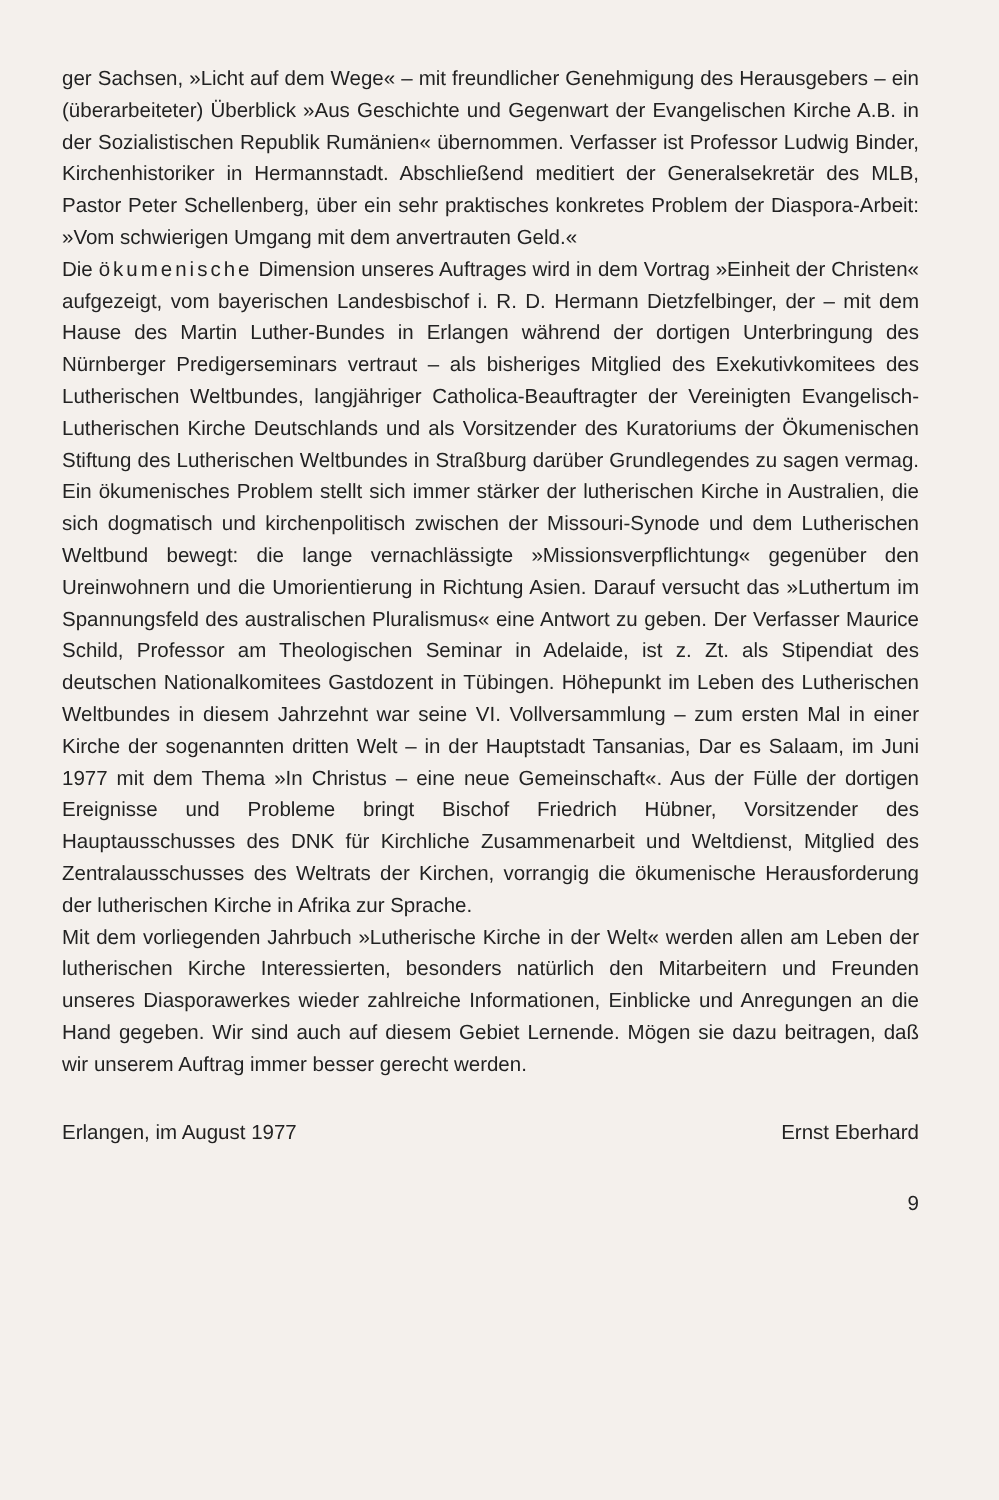ger Sachsen, »Licht auf dem Wege« – mit freundlicher Genehmigung des Herausgebers – ein (überarbeiteter) Überblick »Aus Geschichte und Gegenwart der Evangelischen Kirche A.B. in der Sozialistischen Republik Rumänien« übernommen. Verfasser ist Professor Ludwig Binder, Kirchenhistoriker in Hermannstadt. Abschließend meditiert der Generalsekretär des MLB, Pastor Peter Schellenberg, über ein sehr praktisches konkretes Problem der Diaspora-Arbeit: »Vom schwierigen Umgang mit dem anvertrauten Geld.«
Die ökumenische Dimension unseres Auftrages wird in dem Vortrag »Einheit der Christen« aufgezeigt, vom bayerischen Landesbischof i. R. D. Hermann Dietzfelbinger, der – mit dem Hause des Martin Luther-Bundes in Erlangen während der dortigen Unterbringung des Nürnberger Predigerseminars vertraut – als bisheriges Mitglied des Exekutivkomitees des Lutherischen Weltbundes, langjähriger Catholica-Beauftragter der Vereinigten Evangelisch-Lutherischen Kirche Deutschlands und als Vorsitzender des Kuratoriums der Ökumenischen Stiftung des Lutherischen Weltbundes in Straßburg darüber Grundlegendes zu sagen vermag. Ein ökumenisches Problem stellt sich immer stärker der lutherischen Kirche in Australien, die sich dogmatisch und kirchenpolitisch zwischen der Missouri-Synode und dem Lutherischen Weltbund bewegt: die lange vernachlässigte »Missionsverpflichtung« gegenüber den Ureinwohnern und die Umorientierung in Richtung Asien. Darauf versucht das »Luthertum im Spannungsfeld des australischen Pluralismus« eine Antwort zu geben. Der Verfasser Maurice Schild, Professor am Theologischen Seminar in Adelaide, ist z. Zt. als Stipendiat des deutschen Nationalkomitees Gastdozent in Tübingen. Höhepunkt im Leben des Lutherischen Weltbundes in diesem Jahrzehnt war seine VI. Vollversammlung – zum ersten Mal in einer Kirche der sogenannten dritten Welt – in der Hauptstadt Tansanias, Dar es Salaam, im Juni 1977 mit dem Thema »In Christus – eine neue Gemeinschaft«. Aus der Fülle der dortigen Ereignisse und Probleme bringt Bischof Friedrich Hübner, Vorsitzender des Hauptausschusses des DNK für Kirchliche Zusammenarbeit und Weltdienst, Mitglied des Zentralausschusses des Weltrats der Kirchen, vorrangig die ökumenische Herausforderung der lutherischen Kirche in Afrika zur Sprache.
Mit dem vorliegenden Jahrbuch »Lutherische Kirche in der Welt« werden allen am Leben der lutherischen Kirche Interessierten, besonders natürlich den Mitarbeitern und Freunden unseres Diasporawerkes wieder zahlreiche Informationen, Einblicke und Anregungen an die Hand gegeben. Wir sind auch auf diesem Gebiet Lernende. Mögen sie dazu beitragen, daß wir unserem Auftrag immer besser gerecht werden.
Erlangen, im August 1977 Ernst Eberhard
9